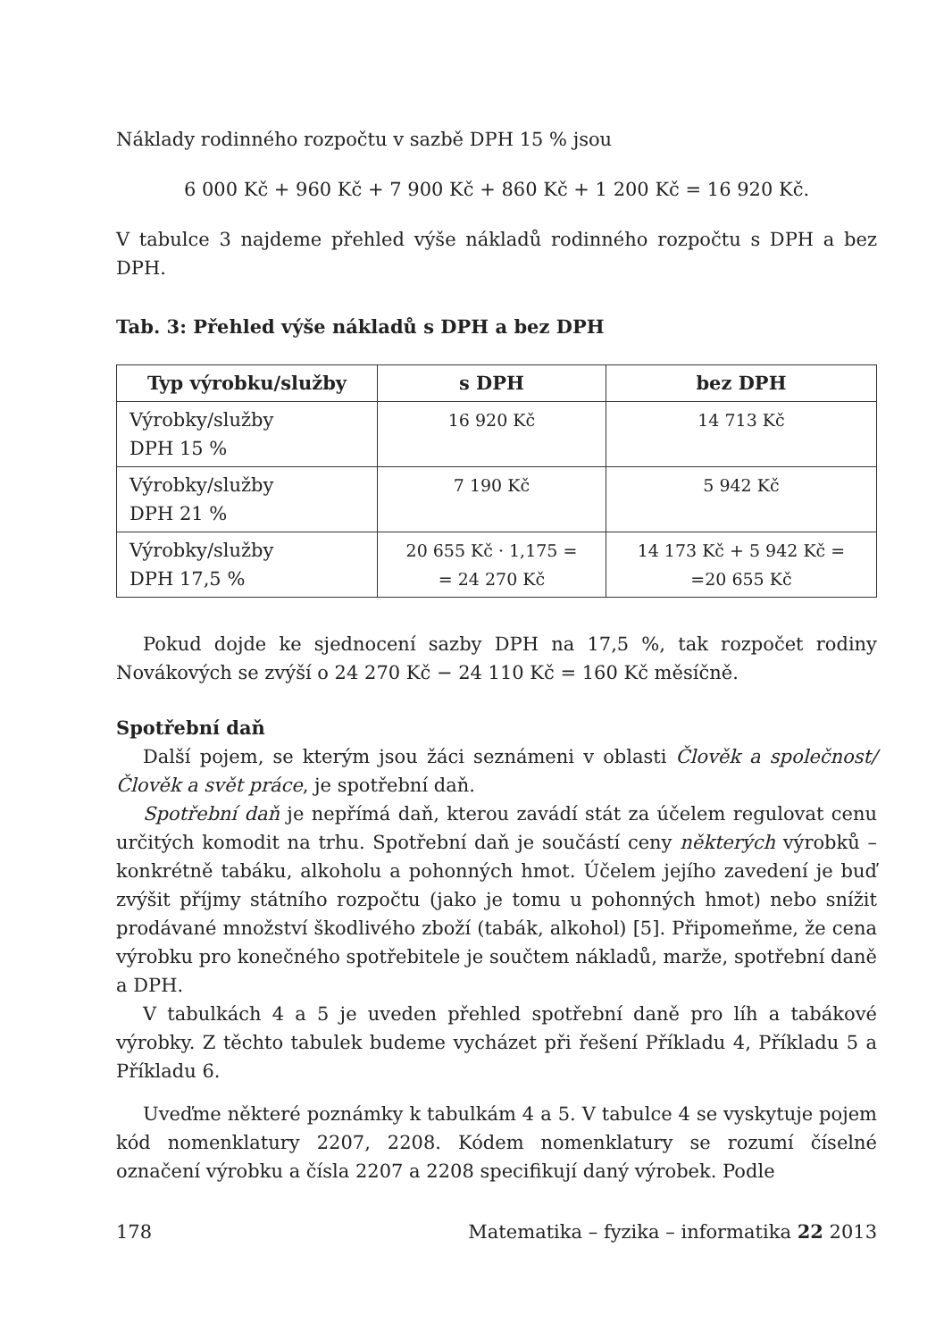Náklady rodinného rozpočtu v sazbě DPH 15 % jsou
6 000 Kč + 960 Kč + 7 900 Kč + 860 Kč + 1 200 Kč = 16 920 Kč.
V tabulce 3 najdeme přehled výše nákladů rodinného rozpočtu s DPH a bez DPH.
Tab. 3: Přehled výše nákladů s DPH a bez DPH
| Typ výrobku/služby | s DPH | bez DPH |
| --- | --- | --- |
| Výrobky/služby DPH 15 % | 16 920 Kč | 14 713 Kč |
| Výrobky/služby DPH 21 % | 7 190 Kč | 5 942 Kč |
| Výrobky/služby DPH 17,5 % | 20 655 Kč · 1,175 = = 24 270 Kč | 14 173 Kč + 5 942 Kč = =20 655 Kč |
Pokud dojde ke sjednocení sazby DPH na 17,5 %, tak rozpočet rodiny Novákových se zvýší o 24 270 Kč − 24 110 Kč = 160 Kč měsíčně.
Spotřební daň
Další pojem, se kterým jsou žáci seznámeni v oblasti Člověk a společnost/Člověk a svět práce, je spotřební daň.
Spotřební daň je nepřímá daň, kterou zavádí stát za účelem regulovat cenu určitých komodit na trhu. Spotřební daň je součástí ceny některých výrobků – konkrétně tabáku, alkoholu a pohonných hmot. Účelem jejího zavedení je buď zvýšit příjmy státního rozpočtu (jako je tomu u pohonných hmot) nebo snížit prodávané množství škodlivého zboží (tabák, alkohol) [5]. Připomeňme, že cena výrobku pro konečného spotřebitele je součtem nákladů, marže, spotřební daně a DPH.
V tabulkách 4 a 5 je uveden přehled spotřební daně pro líh a tabákové výrobky. Z těchto tabulek budeme vycházet při řešení Příkladu 4, Příkladu 5 a Příkladu 6.
Uveďme některé poznámky k tabulkám 4 a 5. V tabulce 4 se vyskytuje pojem kód nomenklatury 2207, 2208. Kódem nomenklatury se rozumí číselné označení výrobku a čísla 2207 a 2208 specifikují daný výrobek. Podle
178 Matematika – fyzika – informatika 22 2013